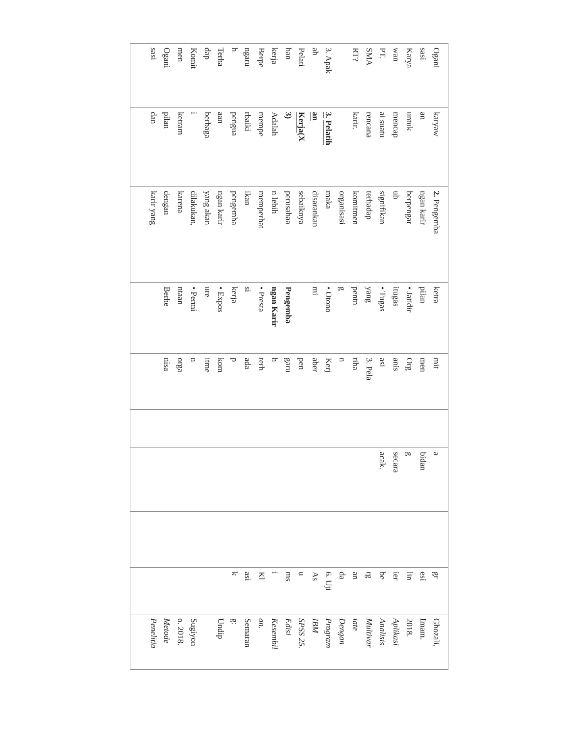| Ogani sasi Karya wan PT. SMA RT? 3. Apak ah Pelati han kerja Berpe ngaru h Terha dap Komit men Ogani sasi | karyaw an untuk mencap ai suatu rencana karir. 3. Pelatih an Kerja (X 3) Adalah mempe rbaiki pengua aan berbaga i ketram pilan dan | 2. Pengemba ngan karir berpengar uh signifikan terhadap komitmen organisasi maka disarankan sebaiknya perusahaa n lebih memperhat ikan pengemba ngan karir yang akan dilakukan, karena dengan karir yang | ketra pilan • Jatidir itugas • Tugas yang pentn g • Otono mi Pengemba ngan Karir • Presta si kerja • Expos ure • Permi ntaan Berhe | mit men Org anis asi 3. Pela tiha n Kerj aber pen garu h terh ada p kom itme n orga nisa | | a bidan g secara acak. | | gr esi lin ier be rg an da 6. Uji As u ms i Kl asi k | Ghozali, Imam. 2018. Aplikasi Analisis Multivar iate Dengan Program IBM SPSS 25. Edisi Kesembil an. Semaran g: Undip Sugiyon o. 2018. Metode Penelitia |